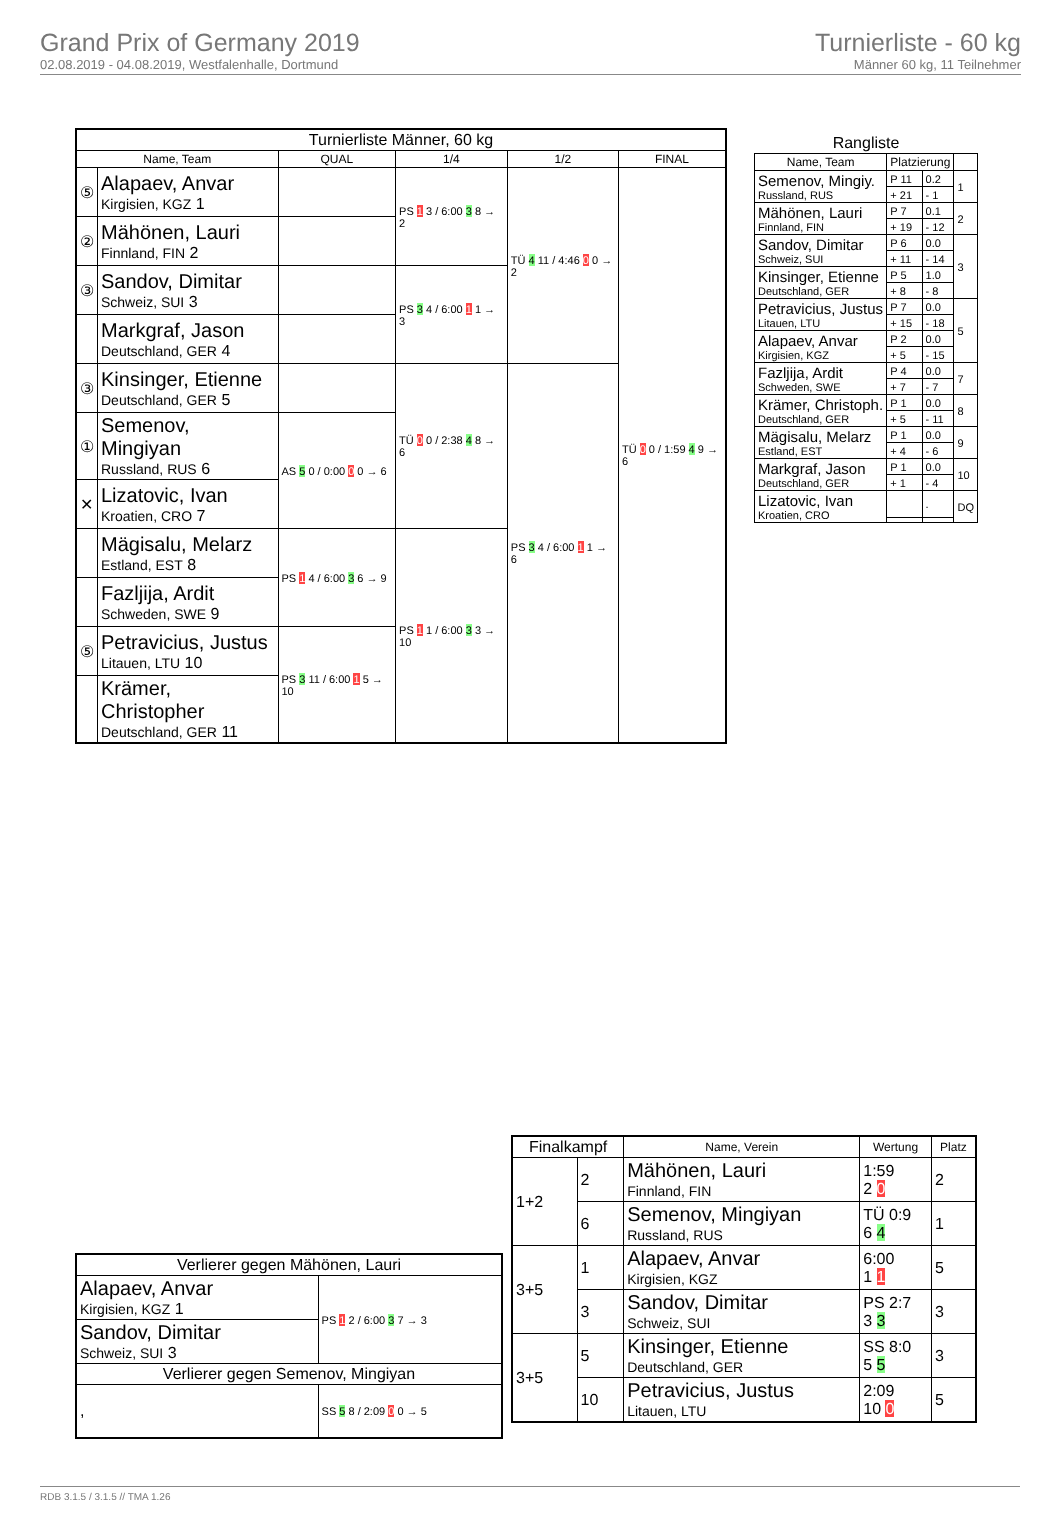Grand Prix of Germany 2019
02.08.2019 - 04.08.2019, Westfalenhalle, Dortmund
Turnierliste - 60 kg
Männer 60 kg, 11 Teilnehmer
| Turnierliste Männer, 60 kg | | | | | |
| --- | --- | --- | --- | --- | --- |
| Name, Team | | QUAL | 1/4 | 1/2 | FINAL |
| ⑤ | Alapaev, Anvar Kirgisien, KGZ 1 | | PS 1 3 / 6:00 3 8 → 2 | TÜ 4 11 / 4:46 0 0 → 2 | TÜ 0 0 / 1:59 4 9 → 6 |
| ② | Mähönen, Lauri Finnland, FIN 2 | | | | |
| ③ | Sandov, Dimitar Schweiz, SUI 3 | | PS 3 4 / 6:00 1 1 → 3 | | |
| | Markgraf, Jason Deutschland, GER 4 | | | | |
| ③ | Kinsinger, Etienne Deutschland, GER 5 | | TÜ 0 0 / 2:38 4 8 → 6 | PS 3 4 / 6:00 1 1 → 6 | |
| ① | Semenov, Mingiyan Russland, RUS 6 | AS 5 0 / 0:00 0 0 → 6 | | | |
| ✕ | Lizatovic, Ivan Kroatien, CRO 7 | | | | |
| | Mägisalu, Melarz Estland, EST 8 | PS 1 4 / 6:00 3 6 → 9 | PS 1 1 / 6:00 3 3 → 10 | | |
| | Fazljija, Ardit Schweden, SWE 9 | | | | |
| ⑤ | Petravicius, Justus Litauen, LTU 10 | PS 3 11 / 6:00 1 5 → 10 | | | |
| | Krämer, Christopher Deutschland, GER 11 | | | | |
| Rangliste | | | |
| --- | --- | --- | --- |
| Name, Team | Platzierung | | |
| Semenov, Mingiy. Russland, RUS | P 11 | 0.2 | 1 |
| | + 21 | - 1 | |
| Mähönen, Lauri Finnland, FIN | P 7 | 0.1 | 2 |
| | + 19 | - 12 | |
| Sandov, Dimitar Schweiz, SUI | P 6 | 0.0 | 3 |
| | + 11 | - 14 | |
| Kinsinger, Etienne Deutschland, GER | P 5 | 1.0 | |
| | + 8 | - 8 | |
| Petravicius, Justus Litauen, LTU | P 7 | 0.0 | 5 |
| | + 15 | - 18 | |
| Alapaev, Anvar Kirgisien, KGZ | P 2 | 0.0 | |
| | + 5 | - 15 | |
| Fazljija, Ardit Schweden, SWE | P 4 | 0.0 | 7 |
| | + 7 | - 7 | |
| Krämer, Christoph. Deutschland, GER | P 1 | 0.0 | 8 |
| | + 5 | - 11 | |
| Mägisalu, Melarz Estland, EST | P 1 | 0.0 | 9 |
| | + 4 | - 6 | |
| Markgraf, Jason Deutschland, GER | P 1 | 0.0 | 10 |
| | + 1 | - 4 | |
| Lizatovic, Ivan Kroatien, CRO | | . | DQ |
| Finalkampf | | Name, Verein | Wertung | Platz |
| --- | --- | --- | --- | --- |
| 1+2 | 2 | Mähönen, Lauri Finnland, FIN | 1:59 2 0 | 2 |
| | 6 | Semenov, Mingiyan Russland, RUS | TÜ 0:9 6 4 | 1 |
| 3+5 | 1 | Alapaev, Anvar Kirgisien, KGZ | 6:00 1 1 | 5 |
| | 3 | Sandov, Dimitar Schweiz, SUI | PS 2:7 3 3 | 3 |
| 3+5 | 5 | Kinsinger, Etienne Deutschland, GER | SS 8:0 5 5 | 3 |
| | 10 | Petravicius, Justus Litauen, LTU | 2:09 10 0 | 5 |
| Verlierer gegen Mähönen, Lauri | |
| --- | --- |
| Alapaev, Anvar Kirgisien, KGZ 1 | PS 1 2 / 6:00 3 7 → 3 |
| Sandov, Dimitar Schweiz, SUI 3 | |
| Verlierer gegen Semenov, Mingiyan | |
| , | SS 5 8 / 2:09 0 0 → 5 |
RDB 3.1.5 / 3.1.5 // TMA 1.26